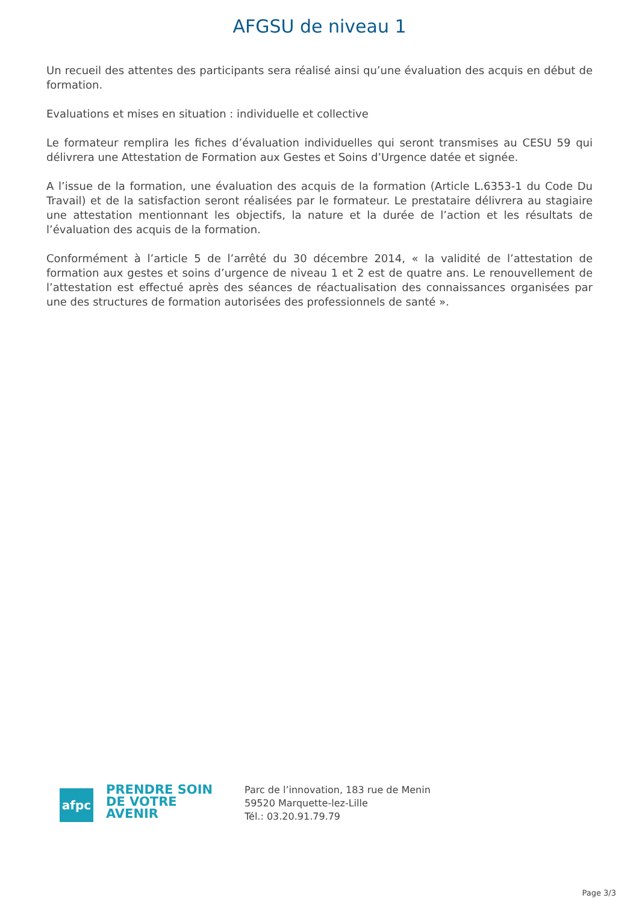AFGSU de niveau 1
Un recueil des attentes des participants sera réalisé ainsi qu’une évaluation des acquis en début de formation.
Evaluations et mises en situation : individuelle et collective
Le formateur remplira les fiches d’évaluation individuelles qui seront transmises au CESU 59 qui délivrera une Attestation de Formation aux Gestes et Soins d’Urgence datée et signée.
A l’issue de la formation, une évaluation des acquis de la formation (Article L.6353-1 du Code Du Travail) et de la satisfaction seront réalisées par le formateur. Le prestataire délivrera au stagiaire une attestation mentionnant les objectifs, la nature et la durée de l’action et les résultats de l’évaluation des acquis de la formation.
Conformément à l’article 5 de l’arrêté du 30 décembre 2014, « la validité de l’attestation de formation aux gestes et soins d’urgence de niveau 1 et 2 est de quatre ans. Le renouvellement de l’attestation est effectué après des séances de réactualisation des connaissances organisées par une des structures de formation autorisées des professionnels de santé ».
afpc
PRENDRE SOIN
DE VOTRE
AVENIR
Parc de l’innovation, 183 rue de Menin
59520 Marquette-lez-Lille
Tél.: 03.20.91.79.79
Page 3/3